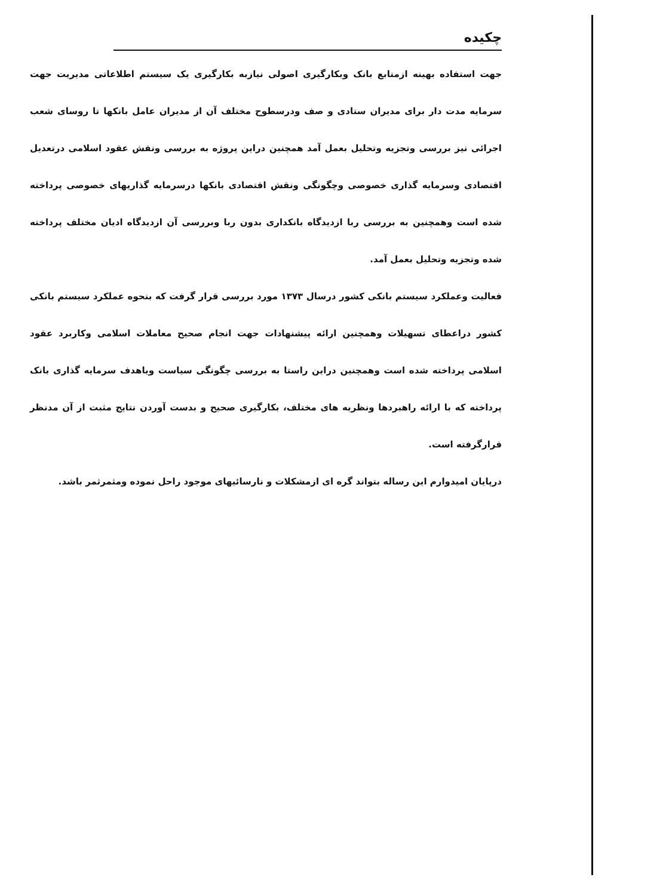چکیده
جهت استفاده بهینه ازمنابع بانک وبکارگیری اصولی نیازبه بکارگیری یک سیستم اطلاعاتی مدیریت جهت سرمایه مدت دار برای مدیران ستادی و صف ودرسطوح مختلف آن از مدیران عامل بانکها تا روسای شعب اجرائی نیز بررسی وتجزیه وتحلیل بعمل آمد همچنین دراین پروژه به بررسی ونقش عقود اسلامی درتعدیل اقتصادی وسرمایه گذاری خصوصی وچگونگی ونقش اقتصادی بانکها درسرمایه گذاریهای خصوصی پرداخته شده است وهمچنین به بررسی ربا ازدیدگاه بانکداری بدون ربا وبررسی آن ازدیدگاه ادیان مختلف پرداخته شده وتجزیه وتحلیل بعمل آمد.
فعالیت وعملکرد سیستم بانکی کشور درسال ۱۳۷۳ مورد بررسی قرار گرفت که بنحوه عملکرد سیستم بانکی کشور دراعطای تسهیلات وهمچنین ارائه پیشنهادات جهت انجام صحیح معاملات اسلامی وکاربرد عقود اسلامی پرداخته شده است وهمچنین دراین راستا به بررسی چگونگی سیاست ویاهدف سرمایه گذاری بانک پرداخته که با ارائه راهبردها ونظریه های مختلف، بکارگیری صحیح و بدست آوردن نتایج مثبت از آن مدنظر قرارگرفته است.
درپایان امیدوارم این رساله بتواند گره ای ازمشکلات و نارسائیهای موجود راحل نموده ومثمرثمر باشد.